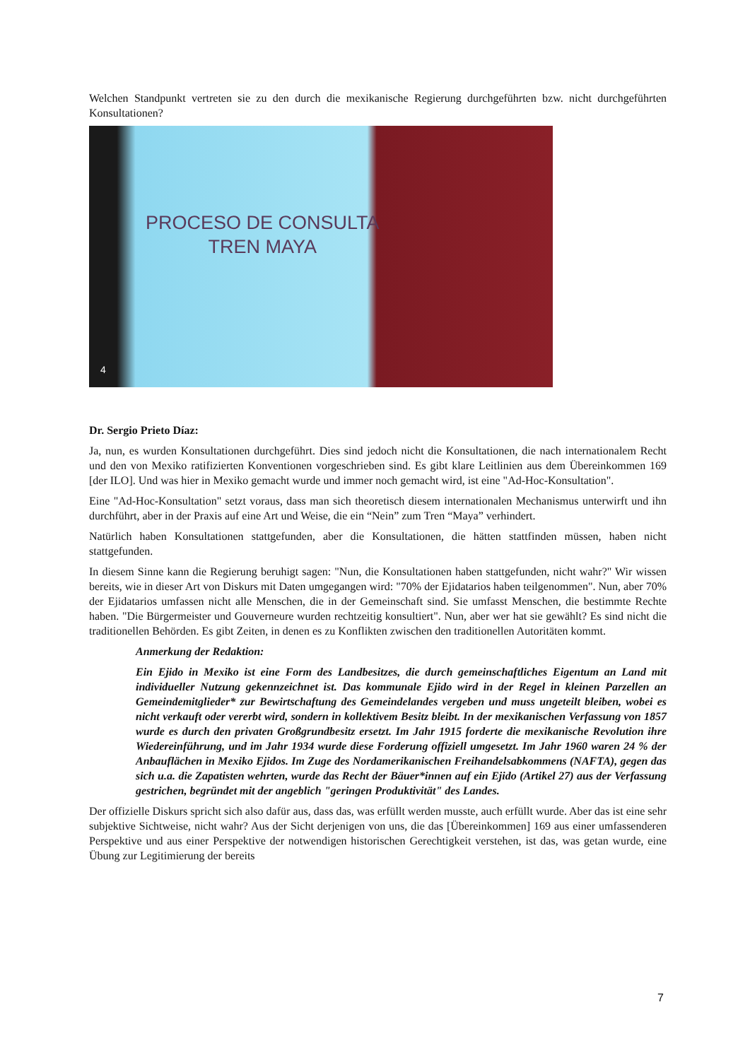Welchen Standpunkt vertreten sie zu den durch die mexikanische Regierung durchgeführten bzw. nicht durchgeführten Konsultationen?
PROCESO DE CONSULTA
TREN MAYA
4
Dr. Sergio Prieto Díaz:
Ja, nun, es wurden Konsultationen durchgeführt. Dies sind jedoch nicht die Konsultationen, die nach internationalem Recht und den von Mexiko ratifizierten Konventionen vorgeschrieben sind. Es gibt klare Leitlinien aus dem Übereinkommen 169 [der ILO]. Und was hier in Mexiko gemacht wurde und immer noch gemacht wird, ist eine "Ad-Hoc-Konsultation".
Eine "Ad-Hoc-Konsultation" setzt voraus, dass man sich theoretisch diesem internationalen Mechanismus unterwirft und ihn durchführt, aber in der Praxis auf eine Art und Weise, die ein “Nein” zum Tren “Maya” verhindert.
Natürlich haben Konsultationen stattgefunden, aber die Konsultationen, die hätten stattfinden müssen, haben nicht stattgefunden.
In diesem Sinne kann die Regierung beruhigt sagen: "Nun, die Konsultationen haben stattgefunden, nicht wahr?" Wir wissen bereits, wie in dieser Art von Diskurs mit Daten umgegangen wird: "70% der Ejidatarios haben teilgenommen". Nun, aber 70% der Ejidatarios umfassen nicht alle Menschen, die in der Gemeinschaft sind. Sie umfasst Menschen, die bestimmte Rechte haben. "Die Bürgermeister und Gouverneure wurden rechtzeitig konsultiert". Nun, aber wer hat sie gewählt? Es sind nicht die traditionellen Behörden. Es gibt Zeiten, in denen es zu Konflikten zwischen den traditionellen Autoritäten kommt.
Anmerkung der Redaktion:
Ein Ejido in Mexiko ist eine Form des Landbesitzes, die durch gemeinschaftliches Eigentum an Land mit individueller Nutzung gekennzeichnet ist. Das kommunale Ejido wird in der Regel in kleinen Parzellen an Gemeindemitglieder* zur Bewirtschaftung des Gemeindelandes vergeben und muss ungeteilt bleiben, wobei es nicht verkauft oder vererbt wird, sondern in kollektivem Besitz bleibt. In der mexikanischen Verfassung von 1857 wurde es durch den privaten Großgrundbesitz ersetzt. Im Jahr 1915 forderte die mexikanische Revolution ihre Wiedereinführung, und im Jahr 1934 wurde diese Forderung offiziell umgesetzt. Im Jahr 1960 waren 24 % der Anbauflächen in Mexiko Ejidos. Im Zuge des Nordamerikanischen Freihandelsabkommens (NAFTA), gegen das sich u.a. die Zapatisten wehrten, wurde das Recht der Bäuer*innen auf ein Ejido (Artikel 27) aus der Verfassung gestrichen, begründet mit der angeblich "geringen Produktivität" des Landes.
Der offizielle Diskurs spricht sich also dafür aus, dass das, was erfüllt werden musste, auch erfüllt wurde. Aber das ist eine sehr subjektive Sichtweise, nicht wahr? Aus der Sicht derjenigen von uns, die das [Übereinkommen] 169 aus einer umfassenderen Perspektive und aus einer Perspektive der notwendigen historischen Gerechtigkeit verstehen, ist das, was getan wurde, eine Übung zur Legitimierung der bereits
7